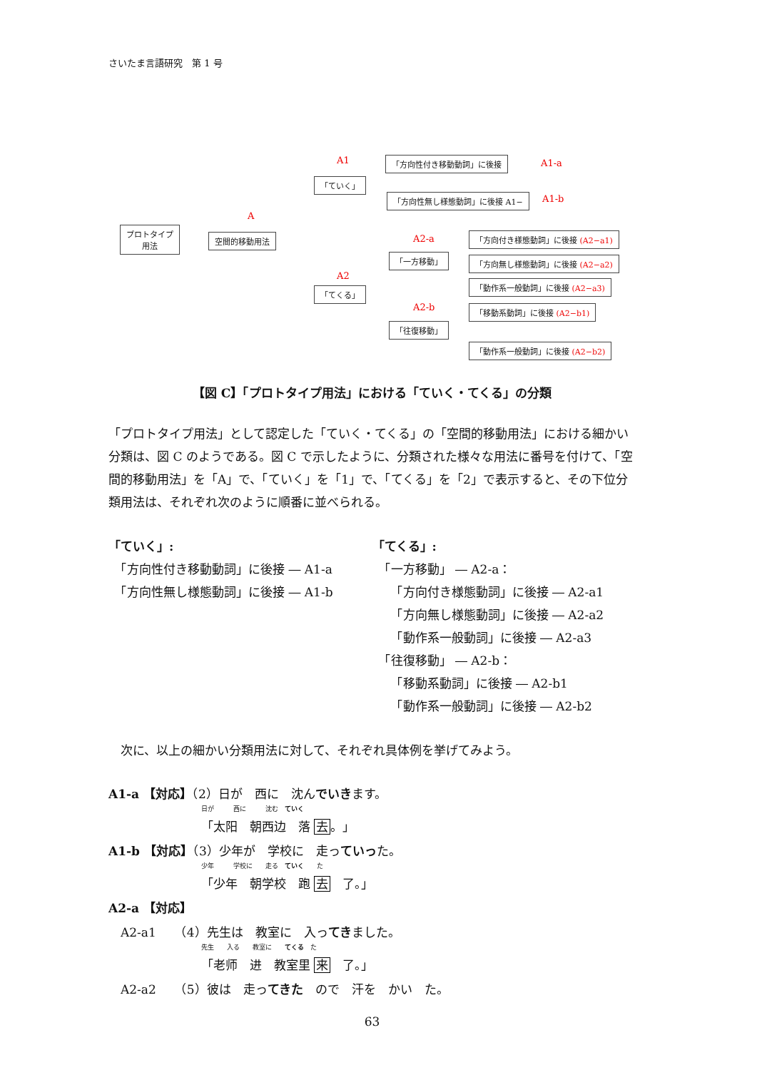さいたま言語研究　第 1 号
A1 「方向性付き移動動詞」に後接 A1-a
「ていく」
「方向性無し様態動詞」に後接 A1− A1-b
A
プロトタイプ
用法
空間的移動用法 A2-a 「方向付き様態動詞」に後接 (A2−a1)
「一方移動」 「方向無し様態動詞」に後接 (A2−a2)
A2
「動作系一般動詞」に後接 (A2−a3)
「てくる」
A2-b 「移動系動詞」に後接 (A2−b1)
「往復移動」
「動作系一般動詞」に後接 (A2−b2)
【図 C】「プロトタイプ用法」における「ていく・てくる」の分類
「プロトタイプ用法」として認定した「ていく・てくる」の「空間的移動用法」における細かい分類は、図 C のようである。図 C で示したように、分類された様々な用法に番号を付けて、「空間的移動用法」を「A」で、「ていく」を「1」で、「てくる」を「2」で表示すると、その下位分類用法は、それぞれ次のように順番に並べられる。
「ていく」:
　「方向性付き移動動詞」に後接 ― A1-a
　「方向性無し様態動詞」に後接 ― A1-b
「てくる」:
　「一方移動」 ― A2-a：
　　「方向付き様態動詞」に後接 ― A2-a1
　　「方向無し様態動詞」に後接 ― A2-a2
　　「動作系一般動詞」に後接 ― A2-a3
　「往復移動」 ― A2-b：
　　「移動系動詞」に後接 ― A2-b1
　　「動作系一般動詞」に後接 ― A2-b2
　次に、以上の細かい分類用法に対して、それぞれ具体例を挙げてみよう。
A1-a 【対応】（2）日が　西に　沈んでいきます。
日が　　　西に　　　沈む　ていく
「太阳　朝西边　落 去。」
A1-b 【対応】（3）少年が　学校に　走っていった。
少年　　　学校に　　走る　ていく　　た
「少年　朝学校　跑 去　了。」
A2-a 【対応】
　A2-a1　　（4）先生は　教室に　入ってきました。
先生　　入る　　教室に　　てくる　た
「老师　进　教室里 来　了。」
　A2-a2　　（5）彼は　走ってきた　ので　汗を　かい　た。
63